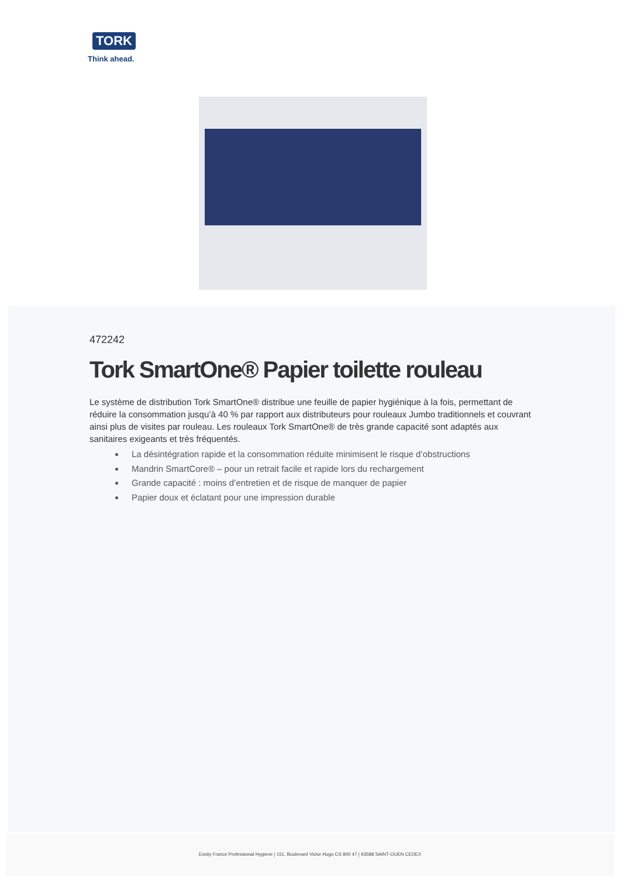TORK
Think ahead.
472242
Tork SmartOne® Papier toilette rouleau
Le système de distribution Tork SmartOne® distribue une feuille de papier hygiénique à la fois, permettant de réduire la consommation jusqu’à 40 % par rapport aux distributeurs pour rouleaux Jumbo traditionnels et couvrant ainsi plus de visites par rouleau. Les rouleaux Tork SmartOne® de très grande capacité sont adaptés aux sanitaires exigeants et très fréquentés.
La désintégration rapide et la consommation réduite minimisent le risque d’obstructions
Mandrin SmartCore® – pour un retrait facile et rapide lors du rechargement
Grande capacité : moins d’entretien et de risque de manquer de papier
Papier doux et éclatant pour une impression durable
Essity France Professional Hygiene | 151, Boulevard Victor Hugo CS 800 47 | 93588 SAINT-OUEN CEDEX